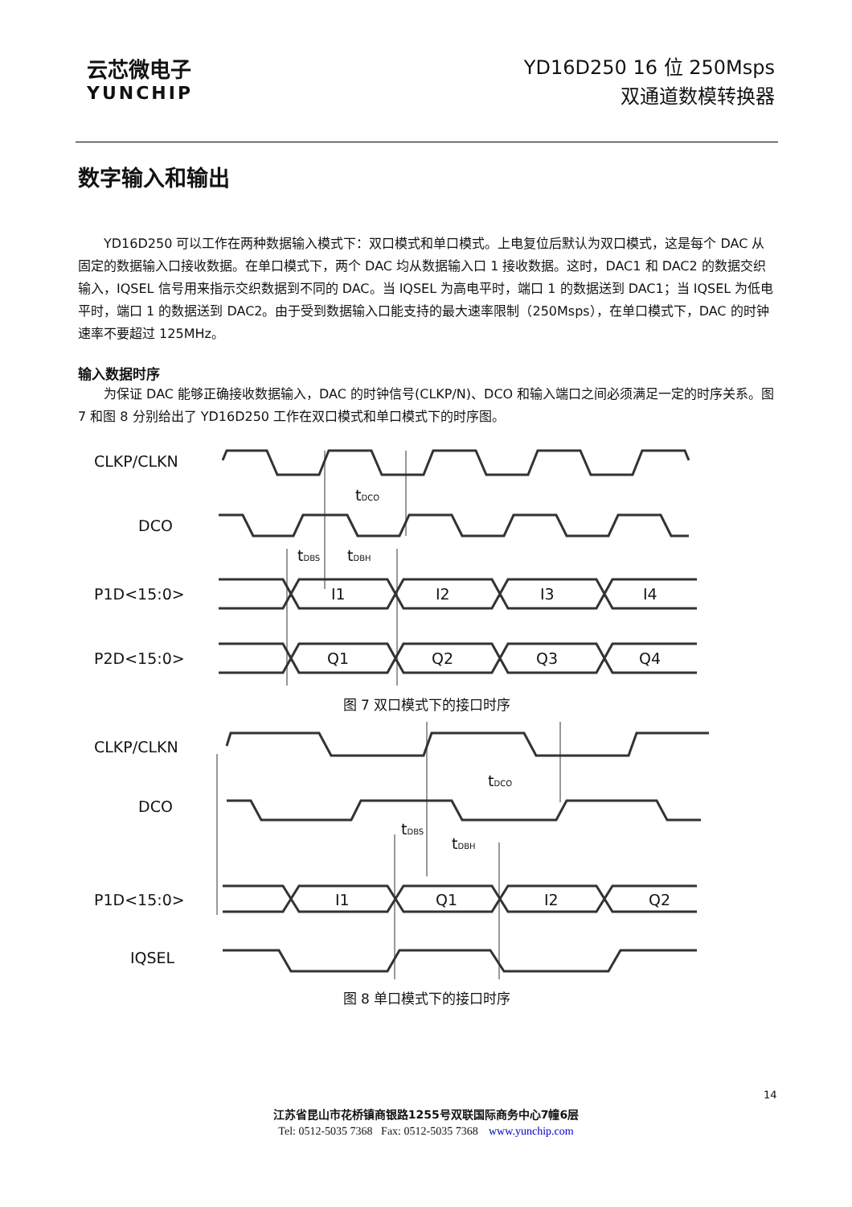云芯微电子
YUNCHIP
YD16D250 16 位 250Msps
双通道数模转换器
数字输入和输出
YD16D250 可以工作在两种数据输入模式下：双口模式和单口模式。上电复位后默认为双口模式，这是每个 DAC 从固定的数据输入口接收数据。在单口模式下，两个 DAC 均从数据输入口 1 接收数据。这时，DAC1 和 DAC2 的数据交织输入，IQSEL 信号用来指示交织数据到不同的 DAC。当 IQSEL 为高电平时，端口 1 的数据送到 DAC1；当 IQSEL 为低电平时，端口 1 的数据送到 DAC2。由于受到数据输入口能支持的最大速率限制（250Msps），在单口模式下，DAC 的时钟速率不要超过 125MHz。
输入数据时序
为保证 DAC 能够正确接收数据输入，DAC 的时钟信号(CLKP/N)、DCO 和输入端口之间必须满足一定的时序关系。图 7 和图 8 分别给出了 YD16D250 工作在双口模式和单口模式下的时序图。
CLKP/CLKN
DCO
P1D<15:0>
P2D<15:0>
I1
I2
I3
I4
Q1
Q2
Q3
Q4
tDCO
tDBS
tDBH
图 7 双口模式下的接口时序
CLKP/CLKN
DCO
P1D<15:0>
IQSEL
I1
Q1
I2
Q2
tDCO
tDBS
tDBH
图 8 单口模式下的接口时序
14
江苏省昆山市花桥镇商银路1255号双联国际商务中心7幢6层
Tel: 0512-5035 7368 Fax: 0512-5035 7368 www.yunchip.com